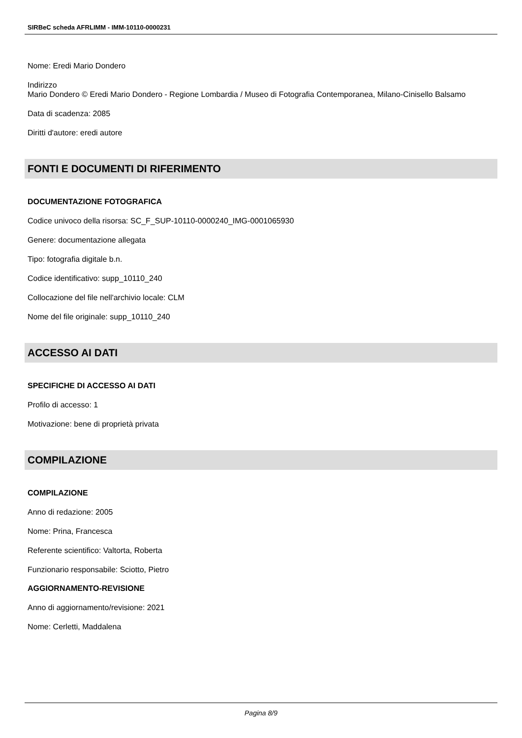SIRBeC scheda AFRLIMM - IMM-10110-0000231
Nome: Eredi Mario Dondero
Indirizzo
Mario Dondero © Eredi Mario Dondero - Regione Lombardia / Museo di Fotografia Contemporanea, Milano-Cinisello Balsamo
Data di scadenza: 2085
Diritti d'autore: eredi autore
FONTI E DOCUMENTI DI RIFERIMENTO
DOCUMENTAZIONE FOTOGRAFICA
Codice univoco della risorsa: SC_F_SUP-10110-0000240_IMG-0001065930
Genere: documentazione allegata
Tipo: fotografia digitale b.n.
Codice identificativo: supp_10110_240
Collocazione del file nell'archivio locale: CLM
Nome del file originale: supp_10110_240
ACCESSO AI DATI
SPECIFICHE DI ACCESSO AI DATI
Profilo di accesso: 1
Motivazione: bene di proprietà privata
COMPILAZIONE
COMPILAZIONE
Anno di redazione: 2005
Nome: Prina, Francesca
Referente scientifico: Valtorta, Roberta
Funzionario responsabile: Sciotto, Pietro
AGGIORNAMENTO-REVISIONE
Anno di aggiornamento/revisione: 2021
Nome: Cerletti, Maddalena
Pagina 8/9